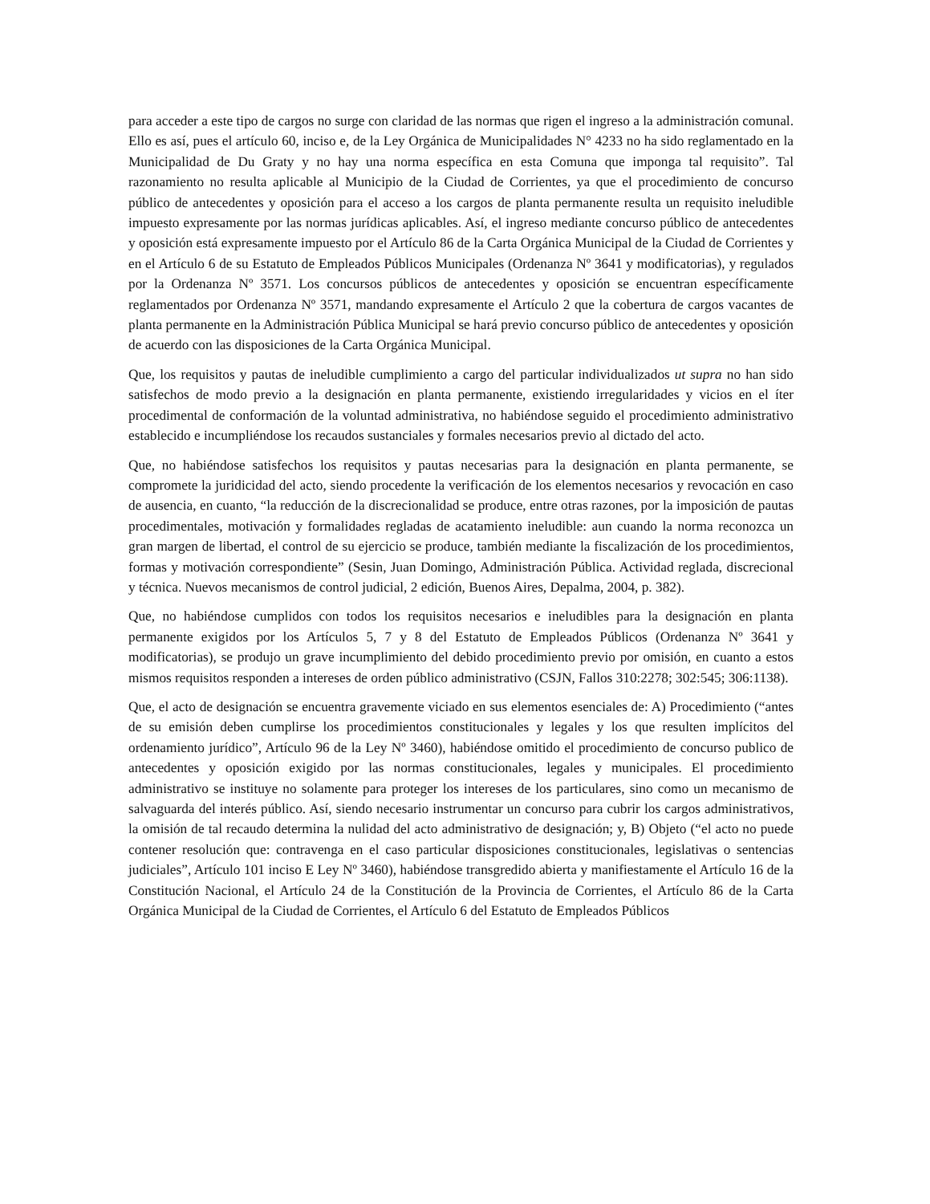para acceder a este tipo de cargos no surge con claridad de las normas que rigen el ingreso a la administración comunal. Ello es así, pues el artículo 60, inciso e, de la Ley Orgánica de Municipalidades N° 4233 no ha sido reglamentado en la Municipalidad de Du Graty y no hay una norma específica en esta Comuna que imponga tal requisito”. Tal razonamiento no resulta aplicable al Municipio de la Ciudad de Corrientes, ya que el procedimiento de concurso público de antecedentes y oposición para el acceso a los cargos de planta permanente resulta un requisito ineludible impuesto expresamente por las normas jurídicas aplicables. Así, el ingreso mediante concurso público de antecedentes y oposición está expresamente impuesto por el Artículo 86 de la Carta Orgánica Municipal de la Ciudad de Corrientes y en el Artículo 6 de su Estatuto de Empleados Públicos Municipales (Ordenanza Nº 3641 y modificatorias), y regulados por la Ordenanza Nº 3571. Los concursos públicos de antecedentes y oposición se encuentran específicamente reglamentados por Ordenanza Nº 3571, mandando expresamente el Artículo 2 que la cobertura de cargos vacantes de planta permanente en la Administración Pública Municipal se hará previo concurso público de antecedentes y oposición de acuerdo con las disposiciones de la Carta Orgánica Municipal.
Que, los requisitos y pautas de ineludible cumplimiento a cargo del particular individualizados ut supra no han sido satisfechos de modo previo a la designación en planta permanente, existiendo irregularidades y vicios en el íter procedimental de conformación de la voluntad administrativa, no habiéndose seguido el procedimiento administrativo establecido e incumpliéndose los recaudos sustanciales y formales necesarios previo al dictado del acto.
Que, no habiéndose satisfechos los requisitos y pautas necesarias para la designación en planta permanente, se compromete la juridicidad del acto, siendo procedente la verificación de los elementos necesarios y revocación en caso de ausencia, en cuanto, “la reducción de la discrecionalidad se produce, entre otras razones, por la imposición de pautas procedimentales, motivación y formalidades regladas de acatamiento ineludible: aun cuando la norma reconozca un gran margen de libertad, el control de su ejercicio se produce, también mediante la fiscalización de los procedimientos, formas y motivación correspondiente” (Sesin, Juan Domingo, Administración Pública. Actividad reglada, discrecional y técnica. Nuevos mecanismos de control judicial, 2 edición, Buenos Aires, Depalma, 2004, p. 382).
Que, no habiéndose cumplidos con todos los requisitos necesarios e ineludibles para la designación en planta permanente exigidos por los Artículos 5, 7 y 8 del Estatuto de Empleados Públicos (Ordenanza Nº 3641 y modificatorias), se produjo un grave incumplimiento del debido procedimiento previo por omisión, en cuanto a estos mismos requisitos responden a intereses de orden público administrativo (CSJN, Fallos 310:2278; 302:545; 306:1138).
Que, el acto de designación se encuentra gravemente viciado en sus elementos esenciales de: A) Procedimiento (“antes de su emisión deben cumplirse los procedimientos constitucionales y legales y los que resulten implícitos del ordenamiento jurídico”, Artículo 96 de la Ley Nº 3460), habiéndose omitido el procedimiento de concurso publico de antecedentes y oposición exigido por las normas constitucionales, legales y municipales. El procedimiento administrativo se instituye no solamente para proteger los intereses de los particulares, sino como un mecanismo de salvaguarda del interés público. Así, siendo necesario instrumentar un concurso para cubrir los cargos administrativos, la omisión de tal recaudo determina la nulidad del acto administrativo de designación; y, B) Objeto (“el acto no puede contener resolución que: contravenga en el caso particular disposiciones constitucionales, legislativas o sentencias judiciales”, Artículo 101 inciso E Ley Nº 3460), habiéndose transgredido abierta y manifiestamente el Artículo 16 de la Constitución Nacional, el Artículo 24 de la Constitución de la Provincia de Corrientes, el Artículo 86 de la Carta Orgánica Municipal de la Ciudad de Corrientes, el Artículo 6 del Estatuto de Empleados Públicos